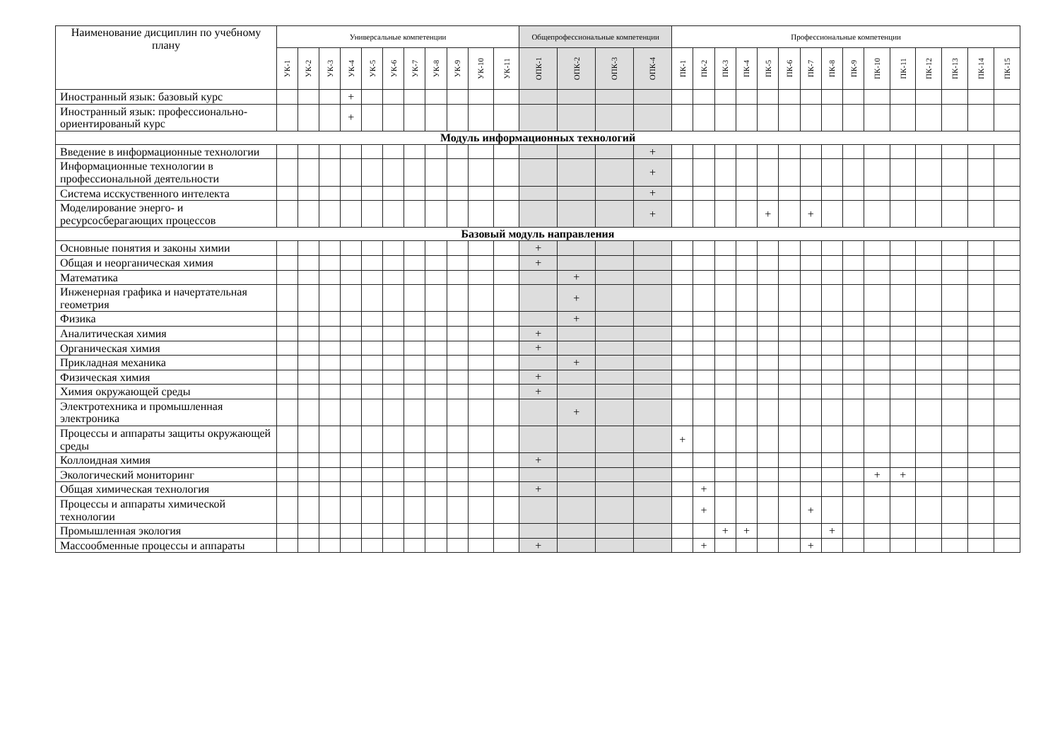| Наименование дисциплин по учебному плану | Универсальные компетенции | | | | | | | | | | | Общепрофессиональные компетенции | | | | Профессиональные компетенции | | | | | | | | | | | | | | |
| --- | --- | --- | --- | --- | --- | --- | --- | --- | --- | --- | --- | --- | --- | --- | --- | --- | --- | --- | --- | --- | --- | --- | --- | --- | --- | --- | --- | --- | --- | --- |
| | УК-1 | УК-2 | УК-3 | УК-4 | УК-5 | УК-6 | УК-7 | УК-8 | УК-9 | УК-10 | УК-11 | ОПК-1 | ОПК-2 | ОПК-3 | ОПК-4 | ПК-1 | ПК-2 | ПК-3 | ПК-4 | ПК-5 | ПК-6 | ПК-7 | ПК-8 | ПК-9 | ПК-10 | ПК-11 | ПК-12 | ПК-13 | ПК-14 | ПК-15 |
| Иностранный язык: базовый курс | | | | + | | | | | | | | | | | | | | | | | | | | | | | | | | |
| Иностранный язык: профессионально-ориентированый курс | | | | + | | | | | | | | | | | | | | | | | | | | | | | | | | |
| Модуль информационных технологий | | | | | | | | | | | | | | | | | | | | | | | | | | | | | | |
| Введение в информационные технологии | | | | | | | | | | | | | | | + | | | | | | | | | | | | | | | |
| Информационные технологии в профессиональной деятельности | | | | | | | | | | | | | | | + | | | | | | | | | | | | | | | |
| Система исскуственного интелекта | | | | | | | | | | | | | | | + | | | | | | | | | | | | | | | |
| Моделирование энерго- и ресурсосберагающих процессов | | | | | | | | | | | | | | | + | | | | | + | | + | | | | | | | | |
| Базовый модуль направления | | | | | | | | | | | | | | | | | | | | | | | | | | | | | | |
| Основные понятия и законы химии | | | | | | | | | | | | + | | | | | | | | | | | | | | | | | | |
| Общая и неорганическая химия | | | | | | | | | | | | + | | | | | | | | | | | | | | | | | | |
| Математика | | | | | | | | | | | | | + | | | | | | | | | | | | | | | | | |
| Инженерная графика и начертательная геометрия | | | | | | | | | | | | | + | | | | | | | | | | | | | | | | | |
| Физика | | | | | | | | | | | | | + | | | | | | | | | | | | | | | | | |
| Аналитическая химия | | | | | | | | | | | | + | | | | | | | | | | | | | | | | | | |
| Органическая химия | | | | | | | | | | | | + | | | | | | | | | | | | | | | | | | |
| Прикладная механика | | | | | | | | | | | | | + | | | | | | | | | | | | | | | | | |
| Физическая химия | | | | | | | | | | | | + | | | | | | | | | | | | | | | | | | |
| Химия окружающей среды | | | | | | | | | | | | + | | | | | | | | | | | | | | | | | | |
| Электротехника и промышленная электроника | | | | | | | | | | | | | + | | | | | | | | | | | | | | | | | |
| Процессы и аппараты защиты окружающей среды | | | | | | | | | | | | | | | | + | | | | | | | | | | | | | | |
| Коллоидная химия | | | | | | | | | | | | + | | | | | | | | | | | | | | | | | | |
| Экологический мониторинг | | | | | | | | | | | | | | | | | | | | | | | | | + | + | | | | |
| Общая химическая технология | | | | | | | | | | | | + | | | | | + | | | | | | | | | | | | | |
| Процессы и аппараты химической технологии | | | | | | | | | | | | | | | | | + | | | | | + | | | | | | | | |
| Промышленная экология | | | | | | | | | | | | | | | | | | + | + | | | | + | | | | | | | |
| Массообменные процессы и аппараты | | | | | | | | | | | | + | | | | | + | | | | | + | | | | | | | | |